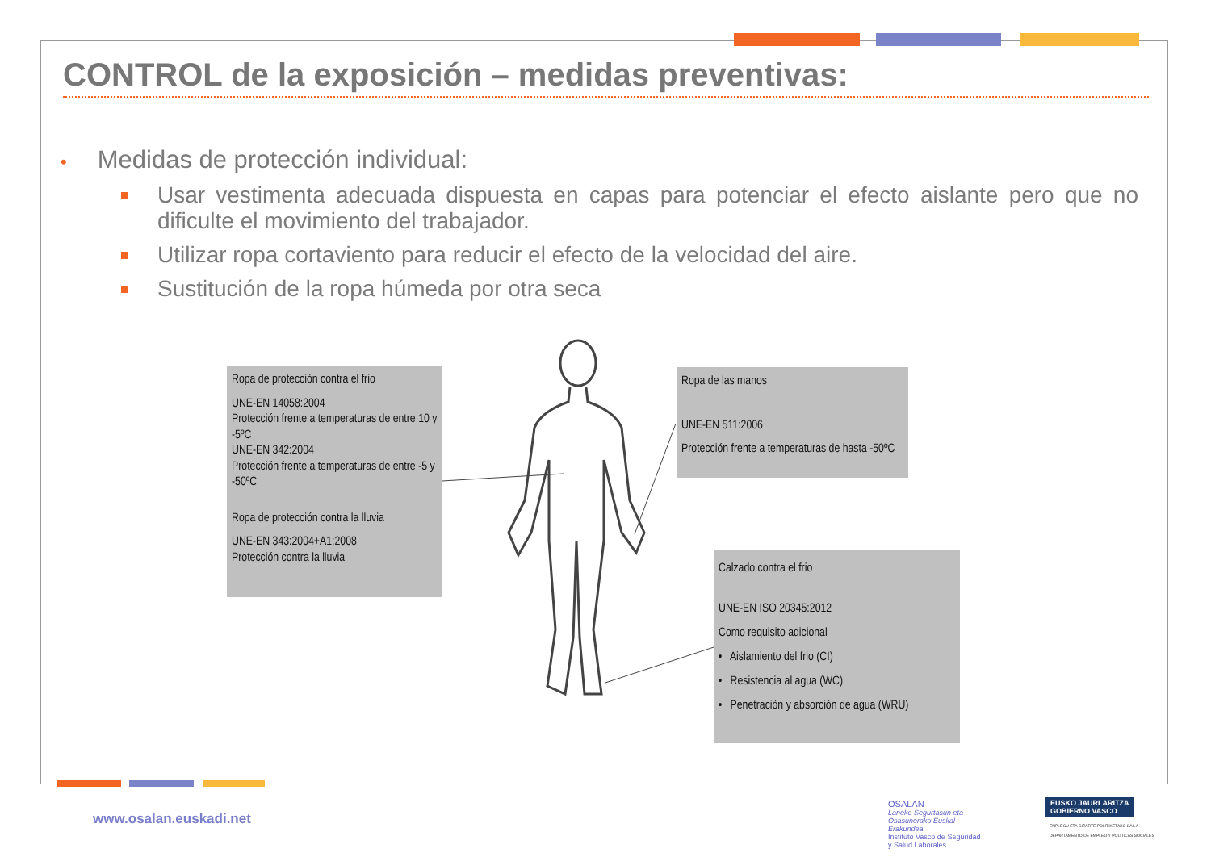CONTROL de la exposición – medidas preventivas:
• Medidas de protección individual:
Usar vestimenta adecuada dispuesta en capas para potenciar el efecto aislante pero que no dificulte el movimiento del trabajador.
Utilizar ropa cortaviento para reducir el efecto de la velocidad del aire.
Sustitución de la ropa húmeda por otra seca
Ropa de protección contra el frio
UNE-EN 14058:2004
Protección frente a temperaturas de entre 10 y -5ºC
UNE-EN 342:2004
Protección frente a temperaturas de entre -5 y -50ºC
Ropa de protección contra la lluvia
UNE-EN 343:2004+A1:2008
Protección contra la lluvia
Ropa de las manos
UNE-EN 511:2006
Protección frente a temperaturas de hasta -50ºC
Calzado contra el frio
UNE-EN ISO 20345:2012
Como requisito adicional
• Aislamiento del frio (CI)
• Resistencia al agua (WC)
• Penetración y absorción de agua (WRU)
www.osalan.euskadi.net
OSALAN
Laneko Segurtasun eta Osasunerako Euskal Erakundea
Instituto Vasco de Seguridad y Salud Laborales
EUSKO JAURLARITZA
GOBIERNO VASCO
ENPLEGU ETA GIZARTE POLITIKETAKO SAILA
DEPARTAMENTO DE EMPLEO Y POLÍTICAS SOCIALES